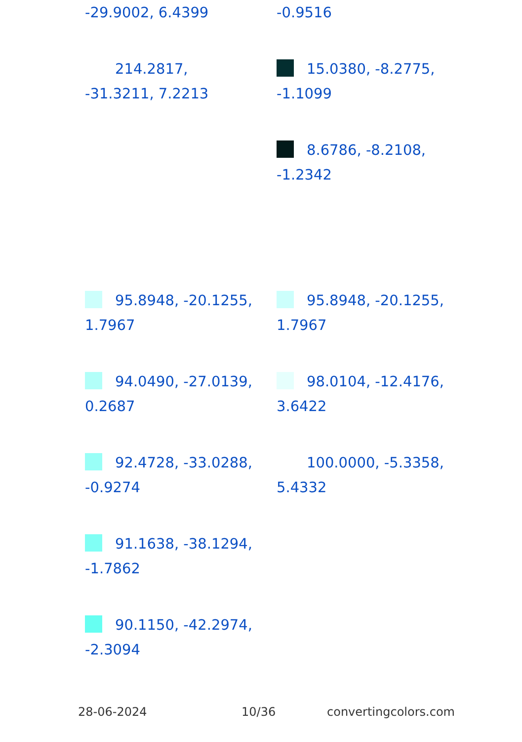-29.9002, 6.4399 -0.9516
214.2817, -31.3211, 7.2213
15.0380, -8.2775, -1.1099
8.6786, -8.2108, -1.2342
95.8948, -20.1255, 1.7967
95.8948, -20.1255, 1.7967
94.0490, -27.0139, 0.2687
98.0104, -12.4176, 3.6422
92.4728, -33.0288, -0.9274
100.0000, -5.3358, 5.4332
91.1638, -38.1294, -1.7862
90.1150, -42.2974, -2.3094
28-06-2024 10/36 convertingcolors.com